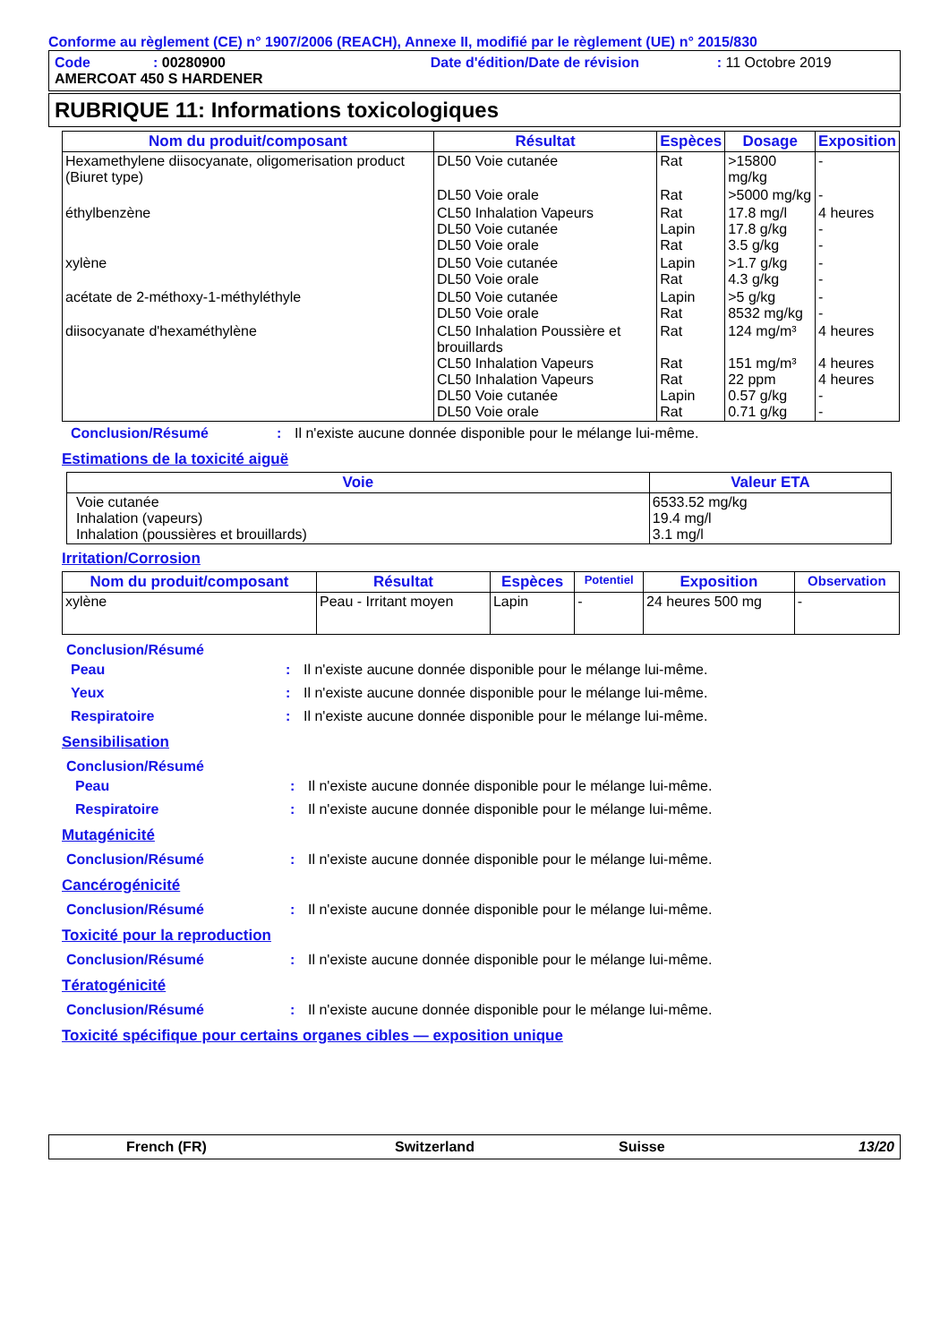Conforme au règlement (CE) n° 1907/2006 (REACH), Annexe II, modifié par le règlement (UE) n° 2015/830
Code: 00280900 Date d'édition/Date de révision: 11 Octobre 2019
AMERCOAT 450 S HARDENER
RUBRIQUE 11: Informations toxicologiques
| Nom du produit/composant | Résultat | Espèces | Dosage | Exposition |
| --- | --- | --- | --- | --- |
| Hexamethylene diisocyanate, oligomerisation product (Biuret type) | DL50 Voie cutanée | Rat | >15800 mg/kg | - |
| | DL50 Voie orale | Rat | >5000 mg/kg | - |
| éthylbenzène | CL50 Inhalation Vapeurs DL50 Voie cutanée DL50 Voie orale | Rat Lapin Rat | 17.8 mg/l 17.8 g/kg 3.5 g/kg | 4 heures - - |
| xylène | DL50 Voie cutanée DL50 Voie orale | Lapin Rat | >1.7 g/kg 4.3 g/kg | - - |
| acétate de 2-méthoxy-1-méthyléthyle | DL50 Voie cutanée DL50 Voie orale | Lapin Rat | >5 g/kg 8532 mg/kg | - - |
| diisocyanate d'hexaméthylène | CL50 Inhalation Poussière et brouillards CL50 Inhalation Vapeurs CL50 Inhalation Vapeurs DL50 Voie cutanée DL50 Voie orale | Rat Rat Rat Lapin Rat | 124 mg/m³ 151 mg/m³ 22 ppm 0.57 g/kg 0.71 g/kg | 4 heures 4 heures 4 heures - - |
Conclusion/Résumé: Il n'existe aucune donnée disponible pour le mélange lui-même.
Estimations de la toxicité aiguë
| Voie | Valeur ETA |
| --- | --- |
| Voie cutanée Inhalation (vapeurs) Inhalation (poussières et brouillards) | 6533.52 mg/kg 19.4 mg/l 3.1 mg/l |
Irritation/Corrosion
| Nom du produit/composant | Résultat | Espèces | Potentiel | Exposition | Observation |
| --- | --- | --- | --- | --- | --- |
| xylène | Peau - Irritant moyen | Lapin | - | 24 heures 500 mg | - |
Conclusion/Résumé
Peau: Il n'existe aucune donnée disponible pour le mélange lui-même.
Yeux: Il n'existe aucune donnée disponible pour le mélange lui-même.
Respiratoire: Il n'existe aucune donnée disponible pour le mélange lui-même.
Sensibilisation
Conclusion/Résumé
Peau: Il n'existe aucune donnée disponible pour le mélange lui-même.
Respiratoire: Il n'existe aucune donnée disponible pour le mélange lui-même.
Mutagénicité
Conclusion/Résumé: Il n'existe aucune donnée disponible pour le mélange lui-même.
Cancérogénicité
Conclusion/Résumé: Il n'existe aucune donnée disponible pour le mélange lui-même.
Toxicité pour la reproduction
Conclusion/Résumé: Il n'existe aucune donnée disponible pour le mélange lui-même.
Tératogénicité
Conclusion/Résumé: Il n'existe aucune donnée disponible pour le mélange lui-même.
Toxicité spécifique pour certains organes cibles — exposition unique
French (FR) Switzerland Suisse 13/20